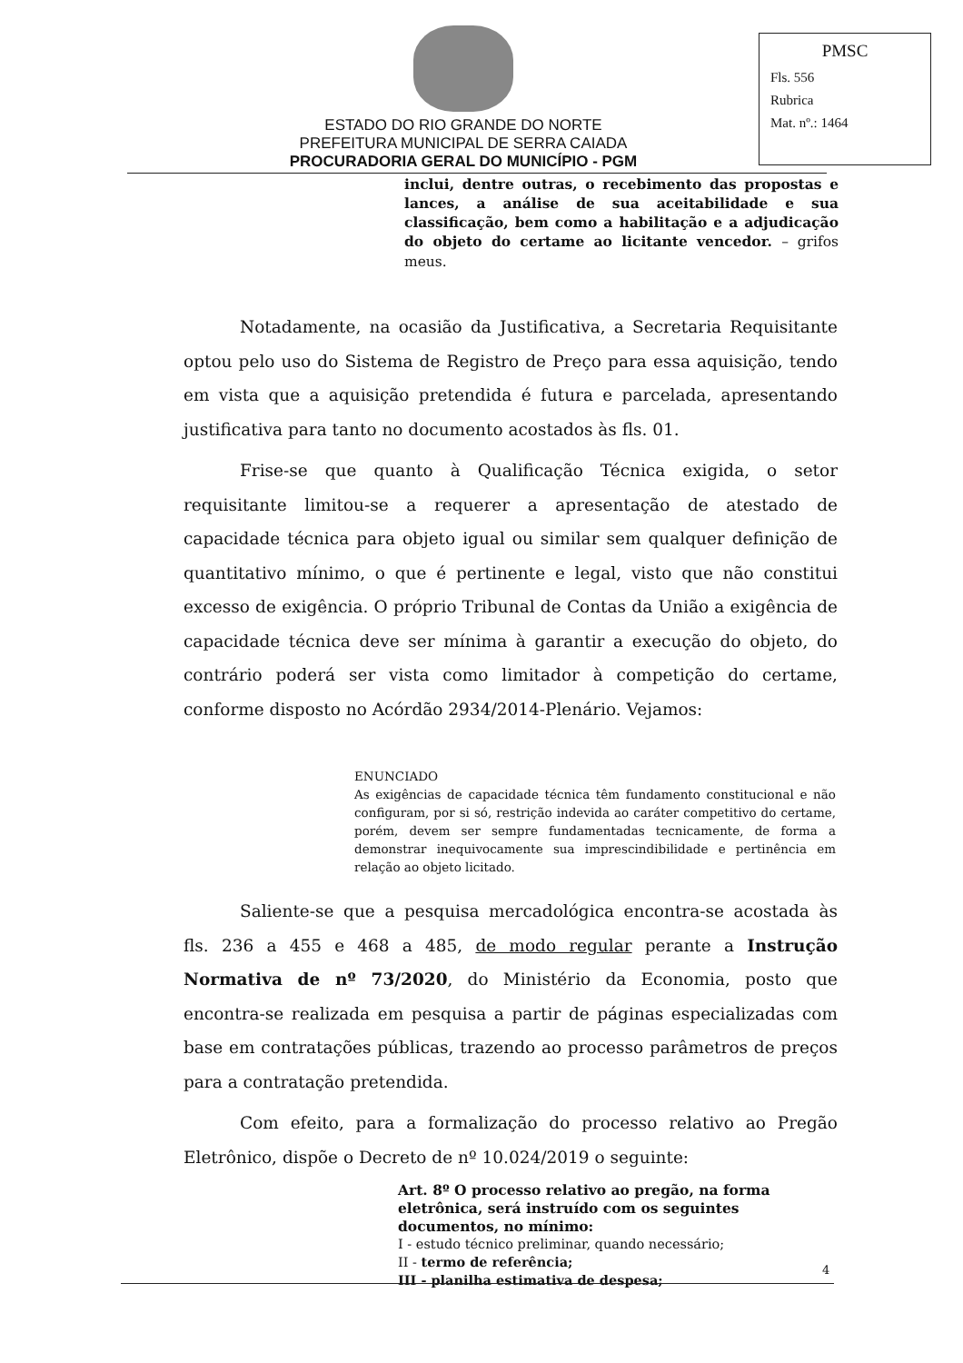ESTADO DO RIO GRANDE DO NORTE
PREFEITURA MUNICIPAL DE SERRA CAIADA
PROCURADORIA GERAL DO MUNICÍPIO - PGM
PMSC
Fls. 556
Rubrica
Mat. nº.: 1464
inclui, dentre outras, o recebimento das propostas e lances, a análise de sua aceitabilidade e sua classificação, bem como a habilitação e a adjudicação do objeto do certame ao licitante vencedor. – grifos meus.
Notadamente, na ocasião da Justificativa, a Secretaria Requisitante optou pelo uso do Sistema de Registro de Preço para essa aquisição, tendo em vista que a aquisição pretendida é futura e parcelada, apresentando justificativa para tanto no documento acostados às fls. 01.
Frise-se que quanto à Qualificação Técnica exigida, o setor requisitante limitou-se a requerer a apresentação de atestado de capacidade técnica para objeto igual ou similar sem qualquer definição de quantitativo mínimo, o que é pertinente e legal, visto que não constitui excesso de exigência. O próprio Tribunal de Contas da União a exigência de capacidade técnica deve ser mínima à garantir a execução do objeto, do contrário poderá ser vista como limitador à competição do certame, conforme disposto no Acórdão 2934/2014-Plenário. Vejamos:
ENUNCIADO
As exigências de capacidade técnica têm fundamento constitucional e não configuram, por si só, restrição indevida ao caráter competitivo do certame, porém, devem ser sempre fundamentadas tecnicamente, de forma a demonstrar inequivocamente sua imprescindibilidade e pertinência em relação ao objeto licitado.
Saliente-se que a pesquisa mercadológica encontra-se acostada às fls. 236 a 455 e 468 a 485, de modo regular perante a Instrução Normativa de nº 73/2020, do Ministério da Economia, posto que encontra-se realizada em pesquisa a partir de páginas especializadas com base em contratações públicas, trazendo ao processo parâmetros de preços para a contratação pretendida.
Com efeito, para a formalização do processo relativo ao Pregão Eletrônico, dispõe o Decreto de nº 10.024/2019 o seguinte:
Art. 8º O processo relativo ao pregão, na forma eletrônica, será instruído com os seguintes documentos, no mínimo:
I - estudo técnico preliminar, quando necessário;
II - termo de referência;
III - planilha estimativa de despesa;
4